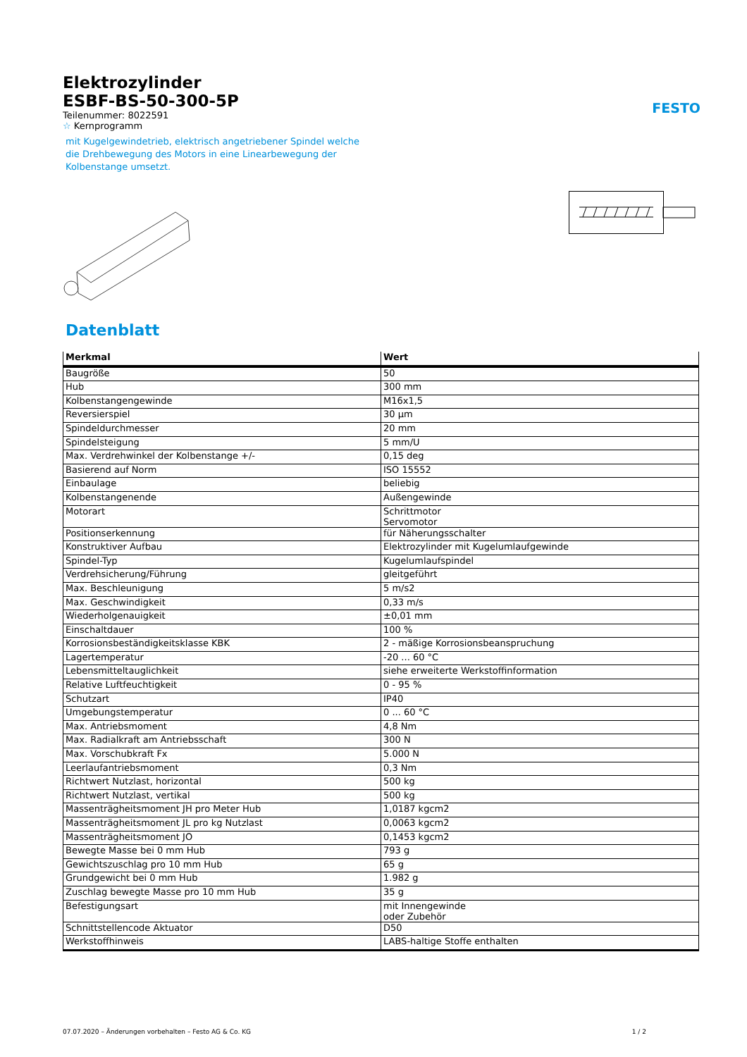FESTO
Elektrozylinder
ESBF-BS-50-300-5P
Teilenummer: 8022591
☆ Kernprogramm
mit Kugelgewindetrieb, elektrisch angetriebener Spindel welche die Drehbewegung des Motors in eine Linearbewegung der Kolbenstange umsetzt.
Datenblatt
| Merkmal | Wert |
| --- | --- |
| Baugröße | 50 |
| Hub | 300 mm |
| Kolbenstangengewinde | M16x1,5 |
| Reversierspiel | 30 µm |
| Spindeldurchmesser | 20 mm |
| Spindelsteigung | 5 mm/U |
| Max. Verdrehwinkel der Kolbenstange +/- | 0,15 deg |
| Basierend auf Norm | ISO 15552 |
| Einbaulage | beliebig |
| Kolbenstangenende | Außengewinde |
| Motorart | Schrittmotor Servomotor |
| Positionserkennung | für Näherungsschalter |
| Konstruktiver Aufbau | Elektrozylinder mit Kugelumlaufgewinde |
| Spindel-Typ | Kugelumlaufspindel |
| Verdrehsicherung/Führung | gleitgeführt |
| Max. Beschleunigung | 5 m/s2 |
| Max. Geschwindigkeit | 0,33 m/s |
| Wiederholgenauigkeit | ±0,01 mm |
| Einschaltdauer | 100 % |
| Korrosionsbeständigkeitsklasse KBK | 2 - mäßige Korrosionsbeanspruchung |
| Lagertemperatur | -20 ... 60 °C |
| Lebensmitteltauglichkeit | siehe erweiterte Werkstoffinformation |
| Relative Luftfeuchtigkeit | 0 - 95 % |
| Schutzart | IP40 |
| Umgebungstemperatur | 0 ... 60 °C |
| Max. Antriebsmoment | 4,8 Nm |
| Max. Radialkraft am Antriebsschaft | 300 N |
| Max. Vorschubkraft Fx | 5.000 N |
| Leerlaufantriebsmoment | 0,3 Nm |
| Richtwert Nutzlast, horizontal | 500 kg |
| Richtwert Nutzlast, vertikal | 500 kg |
| Massenträgheitsmoment JH pro Meter Hub | 1,0187 kgcm2 |
| Massenträgheitsmoment JL pro kg Nutzlast | 0,0063 kgcm2 |
| Massenträgheitsmoment JO | 0,1453 kgcm2 |
| Bewegte Masse bei 0 mm Hub | 793 g |
| Gewichtszuschlag pro 10 mm Hub | 65 g |
| Grundgewicht bei 0 mm Hub | 1.982 g |
| Zuschlag bewegte Masse pro 10 mm Hub | 35 g |
| Befestigungsart | mit Innengewinde oder Zubehör |
| Schnittstellencode Aktuator | D50 |
| Werkstoffhinweis | LABS-haltige Stoffe enthalten |
07.07.2020 – Änderungen vorbehalten – Festo AG & Co. KG 1 / 2